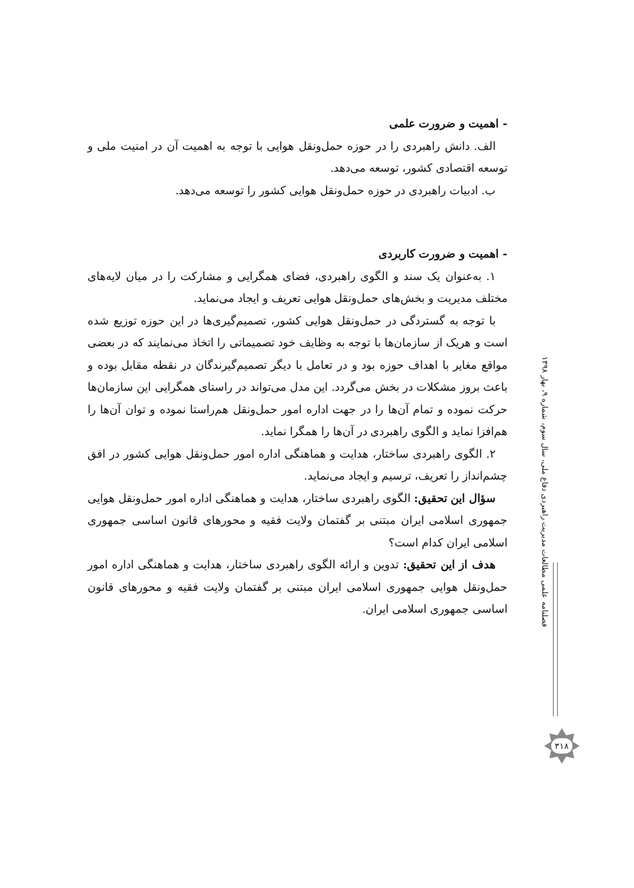- اهمیت و ضرورت علمی
الف. دانش راهبردی را در حوزه حمل‌ونقل هوایی با توجه به اهمیت آن در امنیت ملی و توسعه اقتصادی کشور، توسعه می‌دهد.
ب. ادبیات راهبردی در حوزه حمل‌ونقل هوایی کشور را توسعه می‌دهد.
- اهمیت و ضرورت کاربردی
۱. به‌عنوان یک سند و الگوی راهبردی، فضای همگرایی و مشارکت را در میان لایه‌های مختلف مدیریت و بخش‌های حمل‌ونقل هوایی تعریف و ایجاد می‌نماید.
با توجه به گستردگی در حمل‌ونقل هوایی کشور، تصمیم‌گیری‌ها در این حوزه توزیع شده است و هریک از سازمان‌ها با توجه به وظایف خود تصمیماتی را اتخاذ می‌نمایند که در بعضی مواقع مغایر با اهداف حوزه بود و در تعامل با دیگر تصمیم‌گیرندگان در نقطه مقابل بوده و باعث بروز مشکلات در بخش می‌گردد. این مدل می‌تواند در راستای همگرایی این سازمان‌ها حرکت نموده و تمام آن‌ها را در جهت اداره امور حمل‌ونقل هم‌راستا نموده و توان آن‌ها را هم‌افزا نماید و الگوی راهبردی در آن‌ها را همگرا نماید.
۲. الگوی راهبردی ساختار، هدایت و هماهنگی اداره امور حمل‌ونقل هوایی کشور در افق چشم‌انداز را تعریف، ترسیم و ایجاد می‌نماید.
سؤال این تحقیق: الگوی راهبردی ساختار، هدایت و هماهنگی اداره امور حمل‌ونقل هوایی جمهوری اسلامی ایران مبتنی بر گفتمان ولایت فقیه و محورهای قانون اساسی جمهوری اسلامی ایران کدام است؟
هدف از این تحقیق: تدوین و ارائه الگوی راهبردی ساختار، هدایت و هماهنگی اداره امور حمل‌ونقل هوایی جمهوری اسلامی ایران مبتنی بر گفتمان ولایت فقیه و محورهای قانون اساسی جمهوری اسلامی ایران.
فصلنامه علمی مطالعات مدیریت راهبردی دفاع ملی، سال سوم، شماره ۹، بهار ۱۳۹۸
۳۱۸